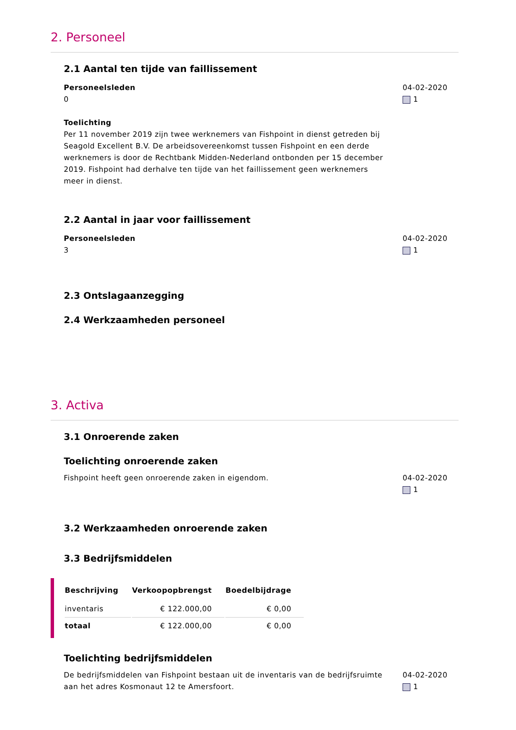2. Personeel
2.1 Aantal ten tijde van faillissement
Personeelsleden
0
Toelichting
Per 11 november 2019 zijn twee werknemers van Fishpoint in dienst getreden bij Seagold Excellent B.V. De arbeidsovereenkomst tussen Fishpoint en een derde werknemers is door de Rechtbank Midden-Nederland ontbonden per 15 december 2019. Fishpoint had derhalve ten tijde van het faillissement geen werknemers meer in dienst.
04-02-2020
1
2.2 Aantal in jaar voor faillissement
Personeelsleden
3
04-02-2020
1
2.3 Ontslagaanzegging
2.4 Werkzaamheden personeel
3. Activa
3.1 Onroerende zaken
Toelichting onroerende zaken
Fishpoint heeft geen onroerende zaken in eigendom.
04-02-2020
1
3.2 Werkzaamheden onroerende zaken
3.3 Bedrijfsmiddelen
| Beschrijving | Verkoopopbrengst | Boedelbijdrage |
| --- | --- | --- |
| inventaris | € 122.000,00 | € 0,00 |
| totaal | € 122.000,00 | € 0,00 |
Toelichting bedrijfsmiddelen
De bedrijfsmiddelen van Fishpoint bestaan uit de inventaris van de bedrijfsruimte aan het adres Kosmonaut 12 te Amersfoort.
04-02-2020
1